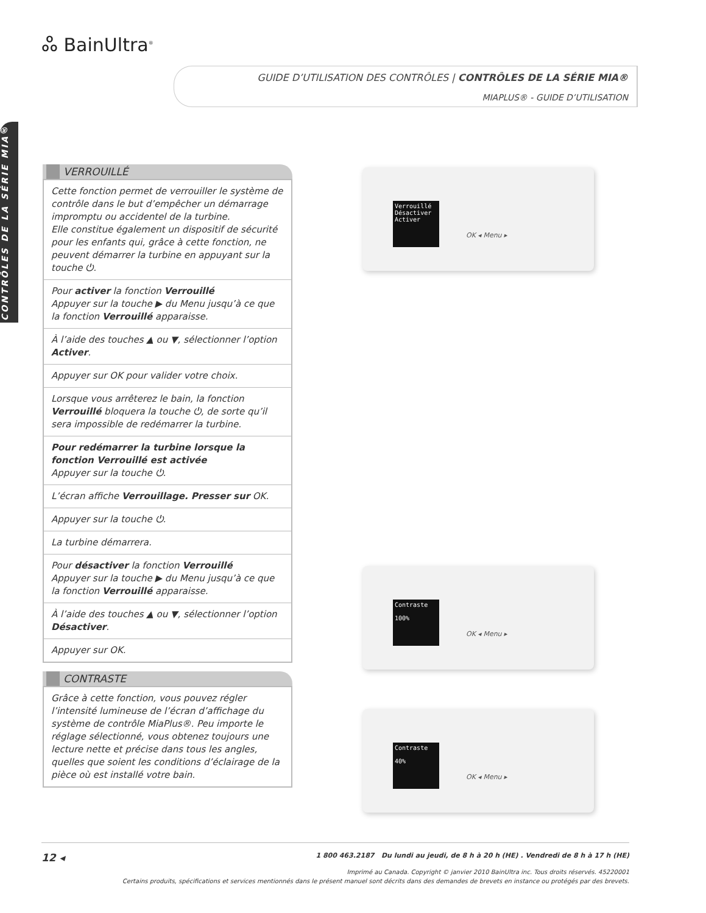ஃ BainUltra<sup>®</sup>
GUIDE D’UTILISATION DES CONTRÔLES | CONTRÔLES DE LA SÉRIE MIA®
MIAPLUS® - GUIDE D’UTILISATION
CONTRÔLES DE LA SÉRIE MIA®
VERROUILLÉ
Cette fonction permet de verrouiller le système de contrôle dans le but d’empêcher un démarrage impromptu ou accidentel de la turbine.
Elle constitue également un dispositif de sécurité pour les enfants qui, grâce à cette fonction, ne peuvent démarrer la turbine en appuyant sur la touche ⏻.
Pour activer la fonction Verrouillé
Appuyer sur la touche ▶ du Menu jusqu’à ce que la fonction Verrouillé apparaisse.
À l’aide des touches ▲ ou ▼, sélectionner l’option Activer.
Appuyer sur OK pour valider votre choix.
Lorsque vous arrêterez le bain, la fonction Verrouillé bloquera la touche ⏻, de sorte qu’il sera impossible de redémarrer la turbine.
Pour redémarrer la turbine lorsque la fonction Verrouillé est activée
Appuyer sur la touche ⏻.
L’écran affiche Verrouillage. Presser sur OK.
Appuyer sur la touche ⏻.
La turbine démarrera.
Pour désactiver la fonction Verrouillé
Appuyer sur la touche ▶ du Menu jusqu’à ce que la fonction Verrouillé apparaisse.
À l’aide des touches ▲ ou ▼, sélectionner l’option Désactiver.
Appuyer sur OK.
CONTRASTE
Grâce à cette fonction, vous pouvez régler l’intensité lumineuse de l’écran d’affichage du système de contrôle MiaPlus®. Peu importe le réglage sélectionné, vous obtenez toujours une lecture nette et précise dans tous les angles, quelles que soient les conditions d’éclairage de la pièce où est installé votre bain.
Verrouillé
Désactiver
Activer
OK ◂ Menu ▸
Contraste
100%
OK ◂ Menu ▸
Contraste
40%
OK ◂ Menu ▸
12 ◂ 1 800 463.2187 Du lundi au jeudi, de 8 h à 20 h (HE) . Vendredi de 8 h à 17 h (HE)
Imprimé au Canada. Copyright © janvier 2010 BainUltra inc. Tous droits réservés. 45220001
Certains produits, spécifications et services mentionnés dans le présent manuel sont décrits dans des demandes de brevets en instance ou protégés par des brevets.